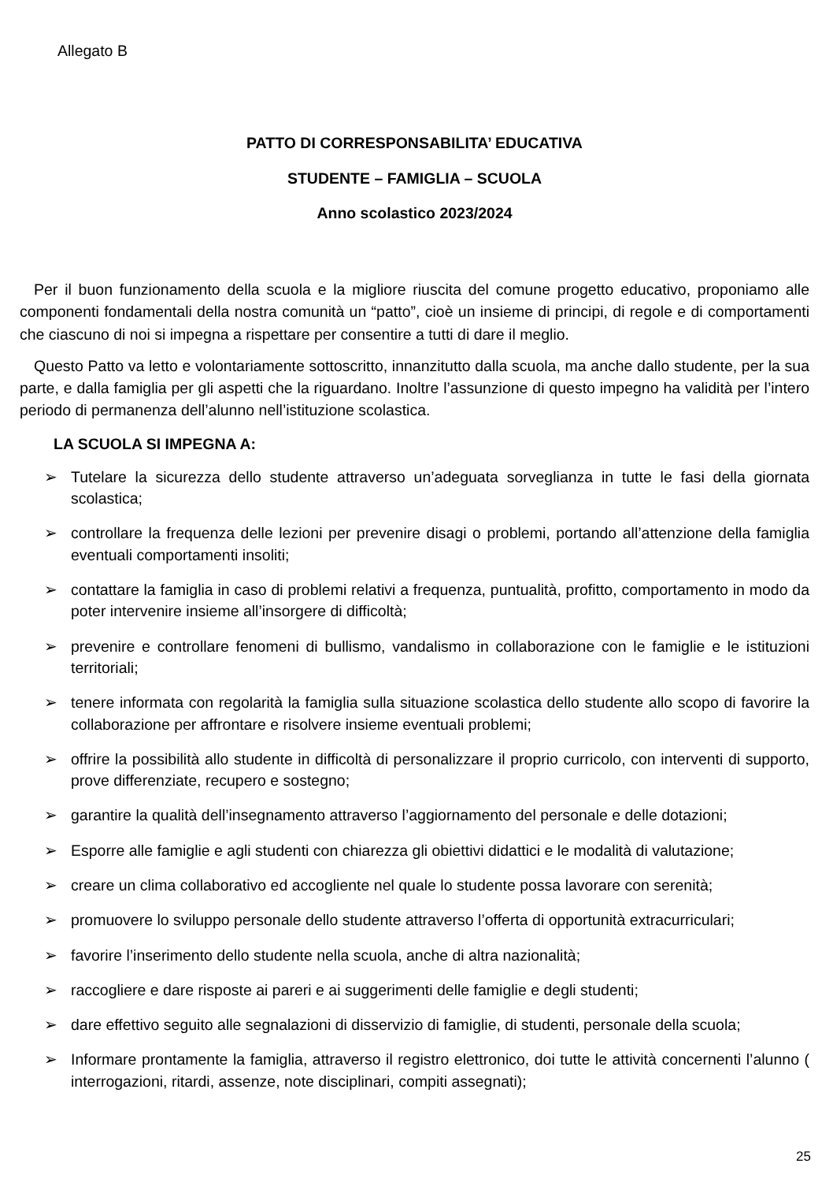Allegato B
PATTO DI CORRESPONSABILITA’ EDUCATIVA
STUDENTE – FAMIGLIA – SCUOLA
Anno scolastico 2023/2024
Per il buon funzionamento della scuola e la migliore riuscita del comune progetto educativo, proponiamo alle componenti fondamentali della nostra comunità un “patto”, cioè un insieme di principi, di regole e di comportamenti che ciascuno di noi si impegna a rispettare per consentire a tutti di dare il meglio.
Questo Patto va letto e volontariamente sottoscritto, innanzitutto dalla scuola, ma anche dallo studente, per la sua parte, e dalla famiglia per gli aspetti che la riguardano. Inoltre l’assunzione di questo impegno ha validità per l’intero periodo di permanenza dell’alunno nell’istituzione scolastica.
LA SCUOLA SI IMPEGNA A:
➢ Tutelare la sicurezza dello studente attraverso un’adeguata sorveglianza in tutte le fasi della giornata scolastica;
➢ controllare la frequenza delle lezioni per prevenire disagi o problemi, portando all’attenzione della famiglia eventuali comportamenti insoliti;
➢ contattare la famiglia in caso di problemi relativi a frequenza, puntualità, profitto, comportamento in modo da poter intervenire insieme all’insorgere di difficoltà;
➢ prevenire e controllare fenomeni di bullismo, vandalismo in collaborazione con le famiglie e le istituzioni territoriali;
➢ tenere informata con regolarità la famiglia sulla situazione scolastica dello studente allo scopo di favorire la collaborazione per affrontare e risolvere insieme eventuali problemi;
➢ offrire la possibilità allo studente in difficoltà di personalizzare il proprio curricolo, con interventi di supporto, prove differenziate, recupero e sostegno;
➢ garantire la qualità dell’insegnamento attraverso l’aggiornamento del personale e delle dotazioni;
➢ Esporre alle famiglie e agli studenti con chiarezza gli obiettivi didattici e le modalità di valutazione;
➢ creare un clima collaborativo ed accogliente nel quale lo studente possa lavorare con serenità;
➢ promuovere lo sviluppo personale dello studente attraverso l’offerta di opportunità extracurriculari;
➢ favorire l’inserimento dello studente nella scuola, anche di altra nazionalità;
➢ raccogliere e dare risposte ai pareri e ai suggerimenti delle famiglie e degli studenti;
➢ dare effettivo seguito alle segnalazioni di disservizio di famiglie, di studenti, personale della scuola;
➢ Informare prontamente la famiglia, attraverso il registro elettronico, doi tutte le attività concernenti l’alunno ( interrogazioni, ritardi, assenze, note disciplinari, compiti assegnati);
25